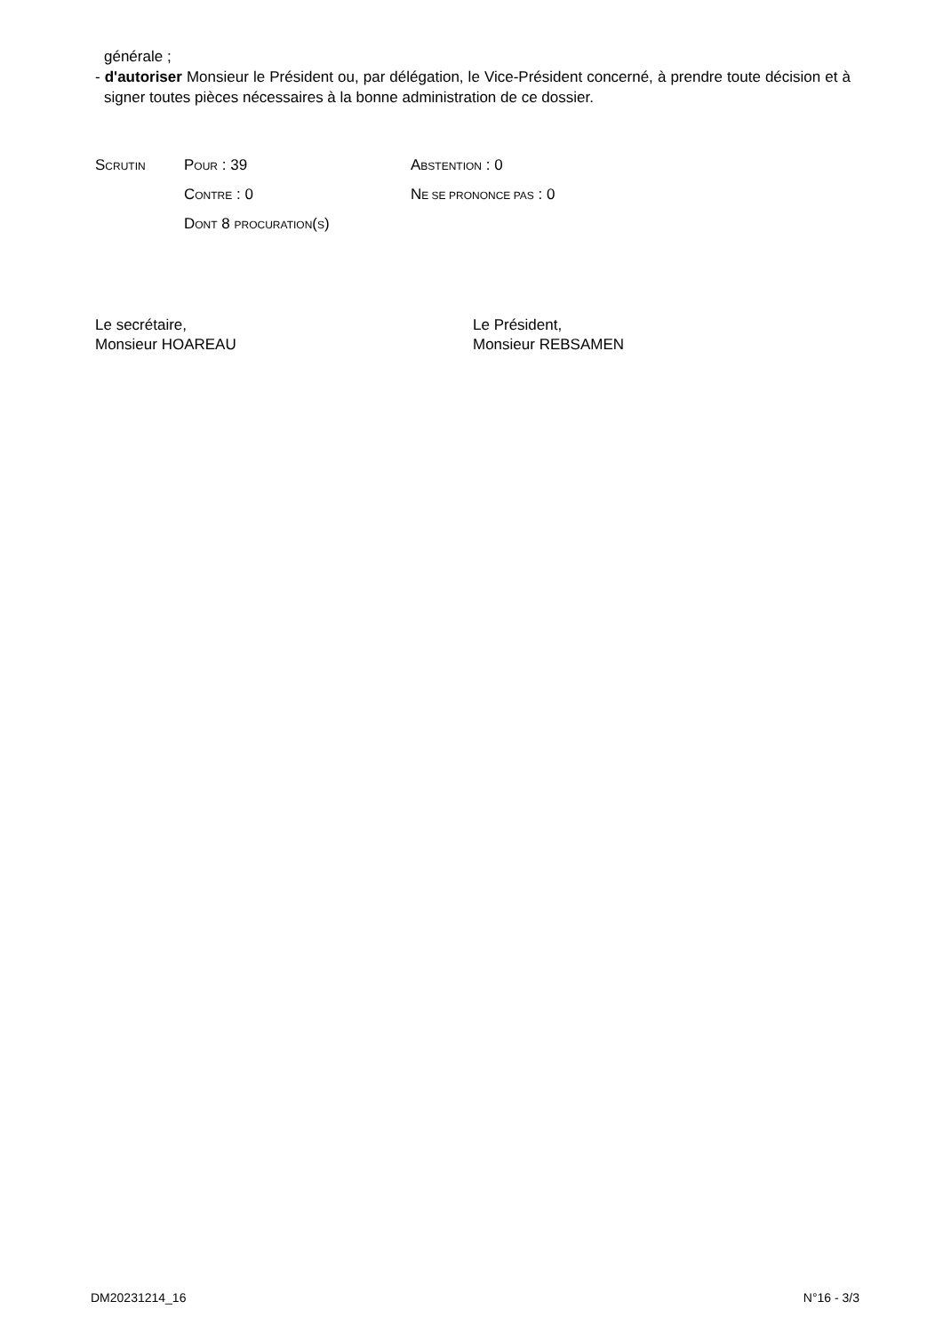générale ;
- d'autoriser Monsieur le Président ou, par délégation, le Vice-Président concerné, à prendre toute décision et à signer toutes pièces nécessaires à la bonne administration de ce dossier.
| S CRUTIN | P OUR : 39 | A BSTENTION : 0 |
| | C ONTRE : 0 | N E SE PRONONCE PAS : 0 |
| | D ONT 8 PROCURATION ( S ) | |
Le secrétaire,
Monsieur HOAREAU
Le Président,
Monsieur REBSAMEN
DM20231214_16 N°16 - 3/3